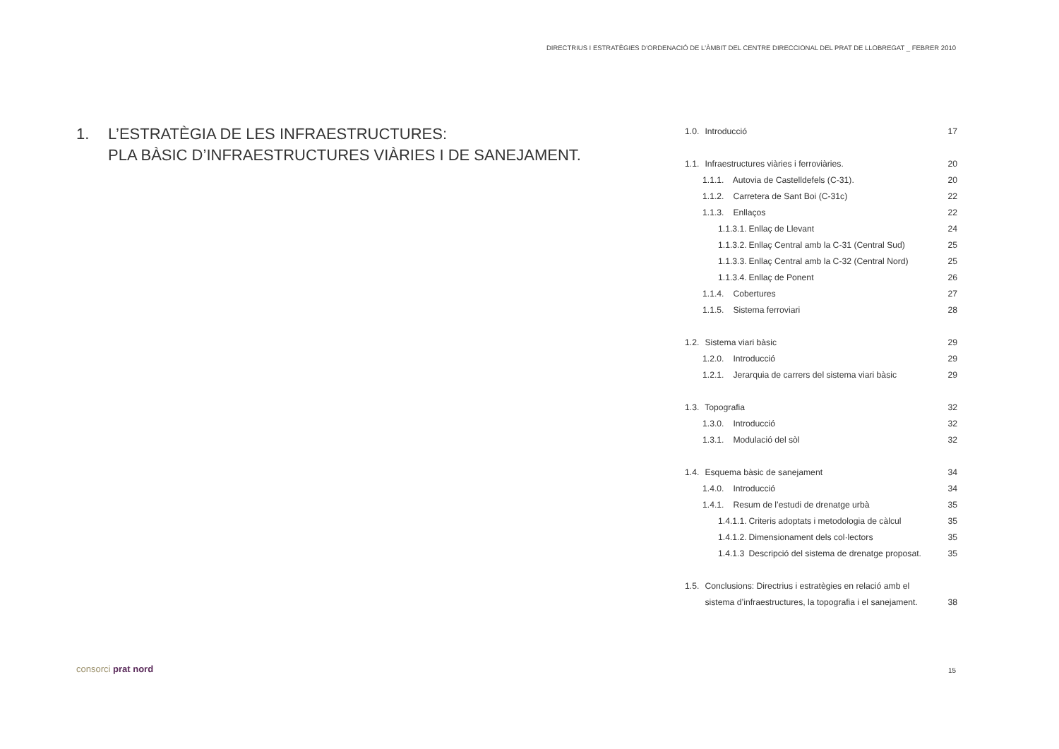DIRECTRIUS I ESTRATÈGIES D'ORDENACIÓ DE L'ÀMBIT DEL CENTRE DIRECCIONAL DEL PRAT DE LLOBREGAT _ FEBRER 2010
1. L’ESTRATÈGIA DE LES INFRAESTRUCTURES:
PLA BÀSIC D’INFRAESTRUCTURES VIÀRIES I DE SANEJAMENT.
1.0. Introducció 17
1.1. Infraestructures viàries i ferroviàries. 20
1.1.1. Autovia de Castelldefels (C-31). 20
1.1.2. Carretera de Sant Boi (C-31c) 22
1.1.3. Enllaços 22
1.1.3.1. Enllaç de Llevant 24
1.1.3.2. Enllaç Central amb la C-31 (Central Sud) 25
1.1.3.3. Enllaç Central amb la C-32 (Central Nord) 25
1.1.3.4. Enllaç de Ponent 26
1.1.4. Cobertures 27
1.1.5. Sistema ferroviari 28
1.2. Sistema viari bàsic 29
1.2.0. Introducció 29
1.2.1. Jerarquia de carrers del sistema viari bàsic 29
1.3. Topografia 32
1.3.0. Introducció 32
1.3.1. Modulació del sòl 32
1.4. Esquema bàsic de sanejament 34
1.4.0. Introducció 34
1.4.1. Resum de l’estudi de drenatge urbà 35
1.4.1.1. Criteris adoptats i metodologia de càlcul 35
1.4.1.2. Dimensionament dels col·lectors 35
1.4.1.3 Descripció del sistema de drenatge proposat. 35
1.5. Conclusions: Directrius i estratègies en relació amb el
sistema d’infraestructures, la topografia i el sanejament. 38
consorci prat nord 15